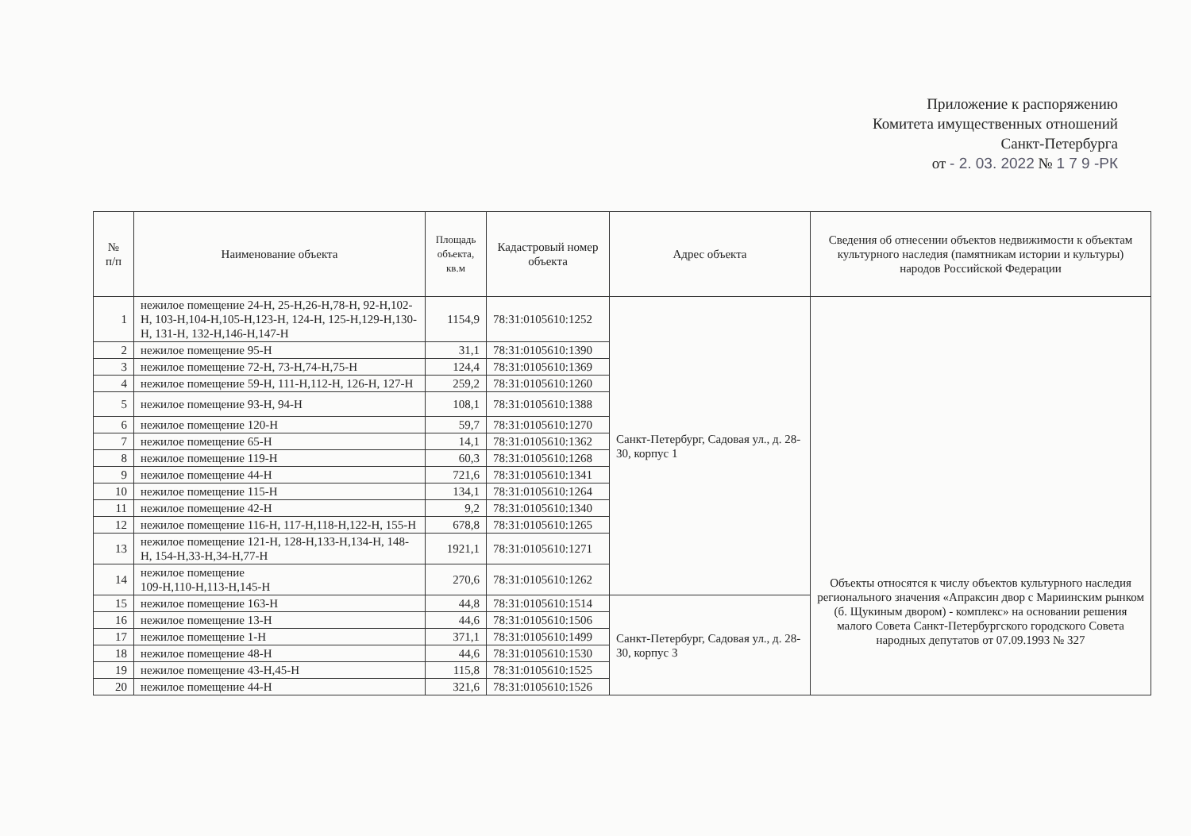Приложение к распоряжению
Комитета имущественных отношений
Санкт-Петербурга
от - 2. 03. 2022 № 1 7 9 -РК
| № п/п | Наименование объекта | Площадь объекта, кв.м | Кадастровый номер объекта | Адрес объекта | Сведения об отнесении объектов недвижимости к объектам культурного наследия (памятникам истории и культуры) народов Российской Федерации |
| --- | --- | --- | --- | --- | --- |
| 1 | нежилое помещение 24-Н, 25-Н,26-Н,78-Н, 92-Н,102-Н, 103-Н,104-Н,105-Н,123-Н, 124-Н, 125-Н,129-Н,130-Н, 131-Н, 132-Н,146-Н,147-Н | 1154,9 | 78:31:0105610:1252 | Санкт-Петербург, Садовая ул., д. 28-30, корпус 1 | Объекты относятся к числу объектов культурного наследия регионального значения «Апраксин двор с Мариинским рынком (б. Щукиным двором) - комплекс» на основании решения малого Совета Санкт-Петербургского городского Совета народных депутатов от 07.09.1993 № 327 |
| 2 | нежилое помещение 95-Н | 31,1 | 78:31:0105610:1390 | | |
| 3 | нежилое помещение 72-Н, 73-Н,74-Н,75-Н | 124,4 | 78:31:0105610:1369 | | |
| 4 | нежилое помещение 59-Н, 111-Н,112-Н, 126-Н, 127-Н | 259,2 | 78:31:0105610:1260 | | |
| 5 | нежилое помещение 93-Н, 94-Н | 108,1 | 78:31:0105610:1388 | | |
| 6 | нежилое помещение 120-Н | 59,7 | 78:31:0105610:1270 | | |
| 7 | нежилое помещение 65-Н | 14,1 | 78:31:0105610:1362 | | |
| 8 | нежилое помещение 119-Н | 60,3 | 78:31:0105610:1268 | | |
| 9 | нежилое помещение 44-Н | 721,6 | 78:31:0105610:1341 | | |
| 10 | нежилое помещение 115-Н | 134,1 | 78:31:0105610:1264 | | |
| 11 | нежилое помещение 42-Н | 9,2 | 78:31:0105610:1340 | | |
| 12 | нежилое помещение 116-Н, 117-Н,118-Н,122-Н, 155-Н | 678,8 | 78:31:0105610:1265 | | |
| 13 | нежилое помещение 121-Н, 128-Н,133-Н,134-Н, 148-Н, 154-Н,33-Н,34-Н,77-Н | 1921,1 | 78:31:0105610:1271 | | |
| 14 | нежилое помещение 109-Н,110-Н,113-Н,145-Н | 270,6 | 78:31:0105610:1262 | | |
| 15 | нежилое помещение 163-Н | 44,8 | 78:31:0105610:1514 | Санкт-Петербург, Садовая ул., д. 28-30, корпус 3 | |
| 16 | нежилое помещение 13-Н | 44,6 | 78:31:0105610:1506 | | |
| 17 | нежилое помещение 1-Н | 371,1 | 78:31:0105610:1499 | | |
| 18 | нежилое помещение 48-Н | 44,6 | 78:31:0105610:1530 | | |
| 19 | нежилое помещение 43-Н,45-Н | 115,8 | 78:31:0105610:1525 | | |
| 20 | нежилое помещение 44-Н | 321,6 | 78:31:0105610:1526 | | |